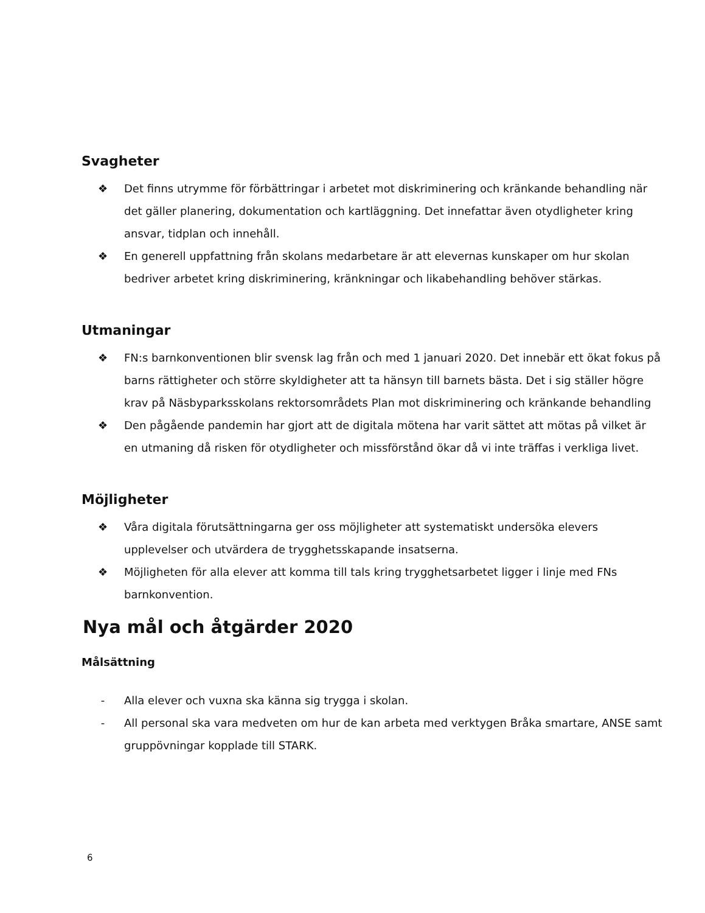Svagheter
❖ Det finns utrymme för förbättringar i arbetet mot diskriminering och kränkande behandling när det gäller planering, dokumentation och kartläggning. Det innefattar även otydligheter kring ansvar, tidplan och innehåll.
❖ En generell uppfattning från skolans medarbetare är att elevernas kunskaper om hur skolan bedriver arbetet kring diskriminering, kränkningar och likabehandling behöver stärkas.
Utmaningar
❖ FN:s barnkonventionen blir svensk lag från och med 1 januari 2020. Det innebär ett ökat fokus på barns rättigheter och större skyldigheter att ta hänsyn till barnets bästa. Det i sig ställer högre krav på Näsbyparksskolans rektorsområdets Plan mot diskriminering och kränkande behandling
❖ Den pågående pandemin har gjort att de digitala mötena har varit sättet att mötas på vilket är en utmaning då risken för otydligheter och missförstånd ökar då vi inte träffas i verkliga livet.
Möjligheter
❖ Våra digitala förutsättningarna ger oss möjligheter att systematiskt undersöka elevers upplevelser och utvärdera de trygghetsskapande insatserna.
❖ Möjligheten för alla elever att komma till tals kring trygghetsarbetet ligger i linje med FNs barnkonvention.
Nya mål och åtgärder 2020
Målsättning
- Alla elever och vuxna ska känna sig trygga i skolan.
- All personal ska vara medveten om hur de kan arbeta med verktygen Bråka smartare, ANSE samt gruppövningar kopplade till STARK.
6